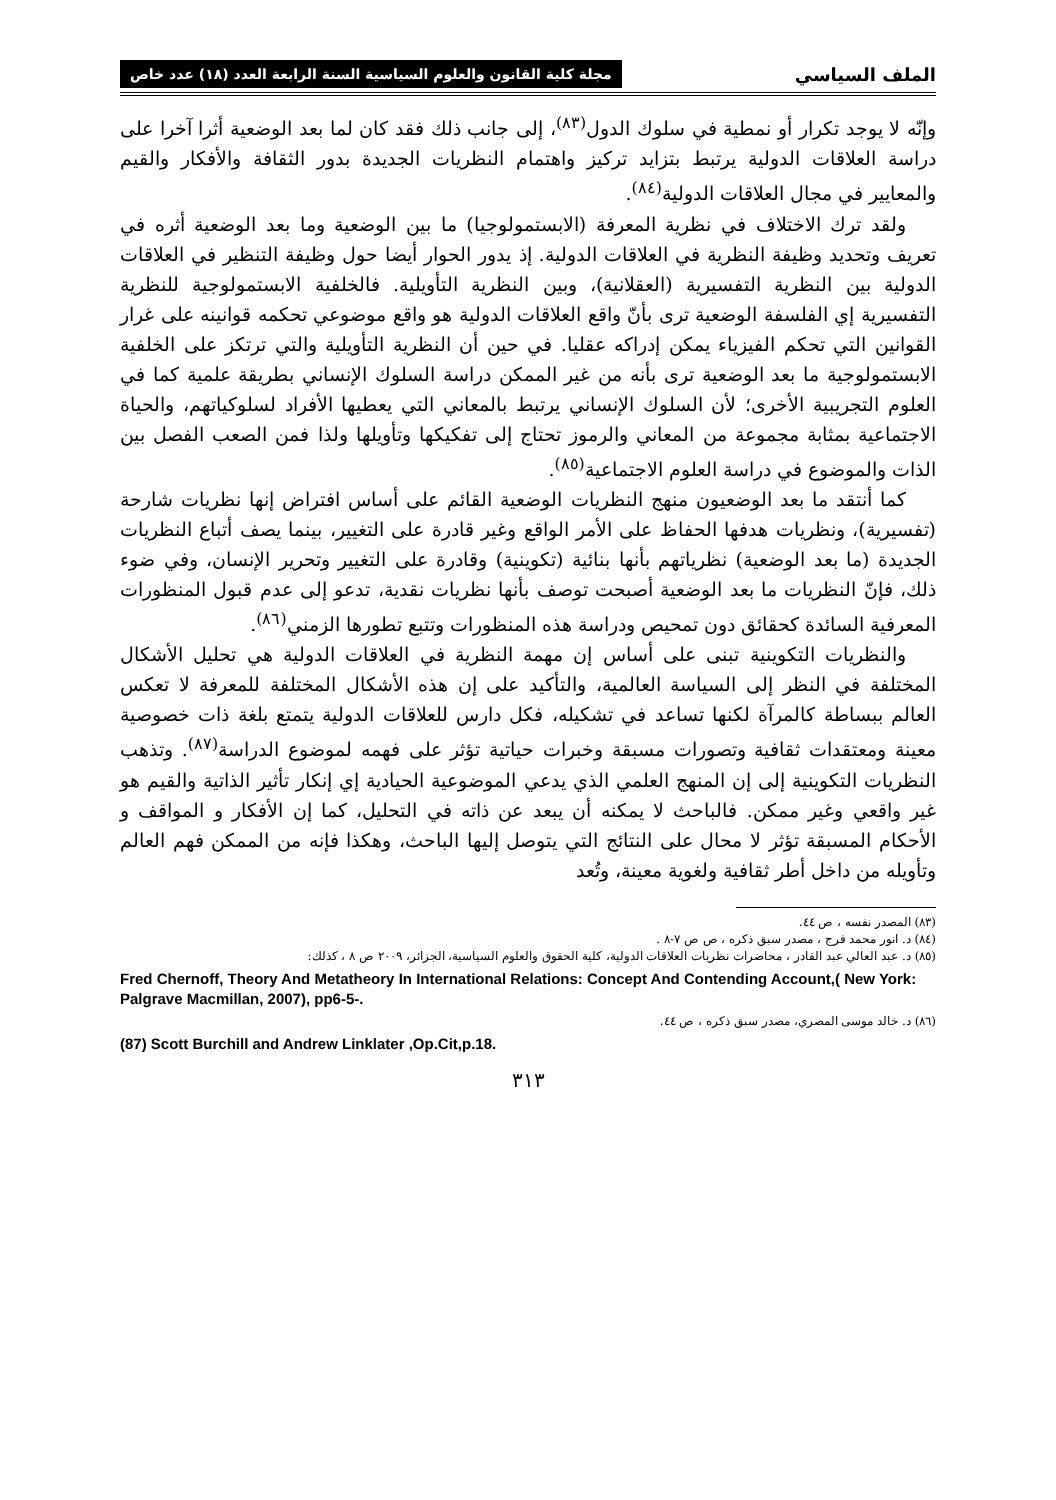الملف السياسي مجلة كلية القانون والعلوم السياسية السنة الرابعة العدد (١٨) عدد خاص
وإنّه لا يوجد تكرار أو نمطية في سلوك الدول<sup>(٨٣)</sup>، إلى جانب ذلك فقد كان لما بعد الوضعية أثرا آخرا على دراسة العلاقات الدولية يرتبط بتزايد تركيز واهتمام النظريات الجديدة بدور الثقافة والأفكار والقيم والمعايير في مجال العلاقات الدولية<sup>(٨٤)</sup>.
ولقد ترك الاختلاف في نظرية المعرفة (الابستمولوجيا) ما بين الوضعية وما بعد الوضعية أثره في تعريف وتحديد وظيفة النظرية في العلاقات الدولية. إذ يدور الحوار أيضا حول وظيفة التنظير في العلاقات الدولية بين النظرية التفسيرية (العقلانية)، وبين النظرية التأويلية. فالخلفية الابستمولوجية للنظرية التفسيرية إي الفلسفة الوضعية ترى بأنّ واقع العلاقات الدولية هو واقع موضوعي تحكمه قوانينه على غرار القوانين التي تحكم الفيزياء يمكن إدراكه عقليا. في حين أن النظرية التأويلية والتي ترتكز على الخلفية الابستمولوجية ما بعد الوضعية ترى بأنه من غير الممكن دراسة السلوك الإنساني بطريقة علمية كما في العلوم التجريبية الأخرى؛ لأن السلوك الإنساني يرتبط بالمعاني التي يعطيها الأفراد لسلوكياتهم، والحياة الاجتماعية بمثابة مجموعة من المعاني والرموز تحتاج إلى تفكيكها وتأويلها ولذا فمن الصعب الفصل بين الذات والموضوع في دراسة العلوم الاجتماعية<sup>(٨٥)</sup>.
كما أنتقد ما بعد الوضعيون منهج النظريات الوضعية القائم على أساس افتراض إنها نظريات شارحة (تفسيرية)، ونظريات هدفها الحفاظ على الأمر الواقع وغير قادرة على التغيير، بينما يصف أتباع النظريات الجديدة (ما بعد الوضعية) نظرياتهم بأنها بنائية (تكوينية) وقادرة على التغيير وتحرير الإنسان، وفي ضوء ذلك، فإنّ النظريات ما بعد الوضعية أصبحت توصف بأنها نظريات نقدية، تدعو إلى عدم قبول المنظورات المعرفية السائدة كحقائق دون تمحيص ودراسة هذه المنظورات وتتبع تطورها الزمني<sup>(٨٦)</sup>.
والنظريات التكوينية تبنى على أساس إن مهمة النظرية في العلاقات الدولية هي تحليل الأشكال المختلفة في النظر إلى السياسة العالمية، والتأكيد على إن هذه الأشكال المختلفة للمعرفة لا تعكس العالم ببساطة كالمرآة لكنها تساعد في تشكيله، فكل دارس للعلاقات الدولية يتمتع بلغة ذات خصوصية معينة ومعتقدات ثقافية وتصورات مسبقة وخبرات حياتية تؤثر على فهمه لموضوع الدراسة<sup>(٨٧)</sup>. وتذهب النظريات التكوينية إلى إن المنهج العلمي الذي يدعي الموضوعية الحيادية إي إنكار تأثير الذاتية والقيم هو غير واقعي وغير ممكن. فالباحث لا يمكنه أن يبعد عن ذاته في التحليل، كما إن الأفكار و المواقف و الأحكام المسبقة تؤثر لا محال على النتائج التي يتوصل إليها الباحث، وهكذا فإنه من الممكن فهم العالم وتأويله من داخل أطر ثقافية ولغوية معينة، وتُعد
(٨٣) المصدر نفسه ، ص ٤٤.
(٨٤) د. انور محمد فرج ، مصدر سبق ذكره ، ص ص ٧-٨ .
(٨٥) د. عبد العالي عبد القادر ، محاضرات نظريات العلاقات الدولية، كلية الحقوق والعلوم السياسية، الجزائر، ٢٠٠٩ ص ٨ ، كذلك:
Fred Chernoff, Theory And Metatheory In International Relations: Concept And Contending Account,( New York: Palgrave Macmillan, 2007), pp6-5-.
(٨٦) د. خالد موسى المصري، مصدر سبق ذكره ، ص ٤٤.
(87) Scott Burchill and Andrew Linklater ,Op.Cit,p.18.
٣١٣